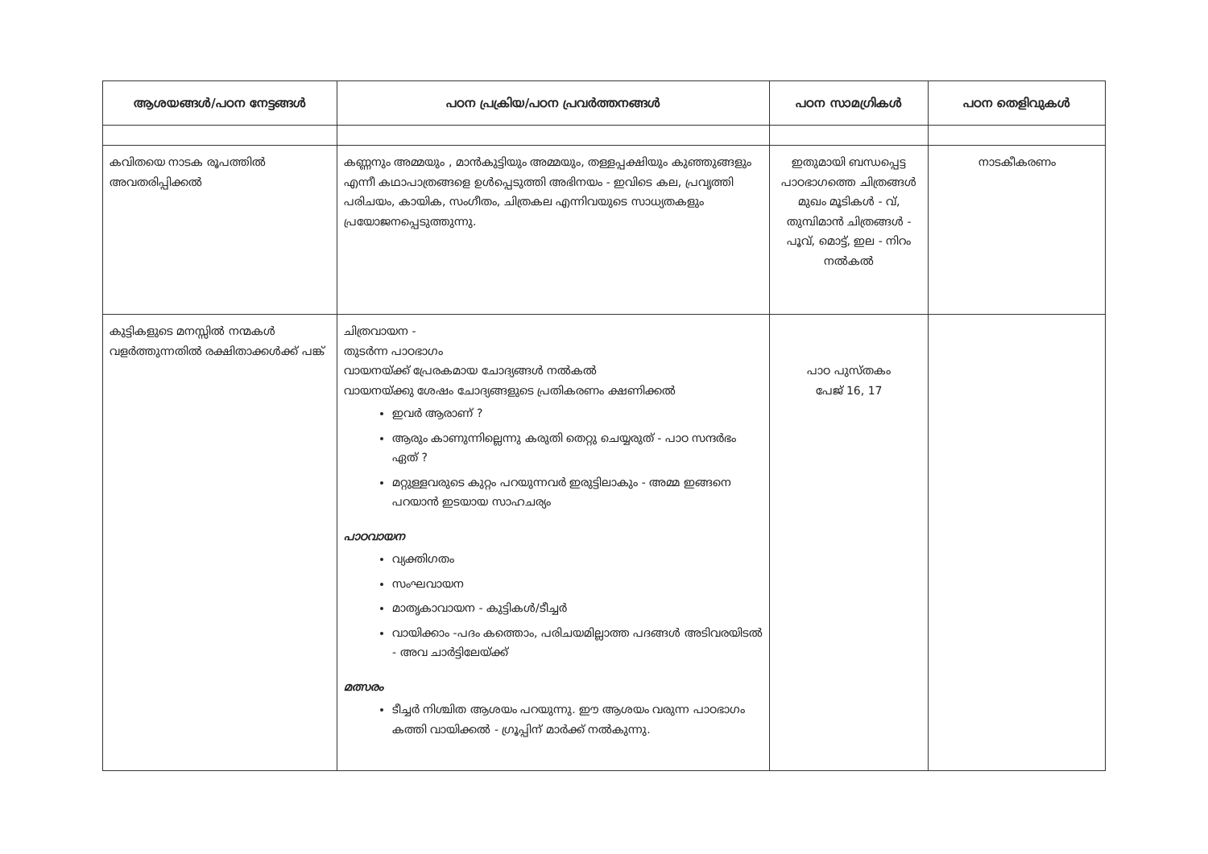| ആശയങ്ങൾ/പഠന നേട്ടങ്ങൾ | പഠന പ്രക്രിയ/പഠന പ്രവർത്തനങ്ങൾ | പഠന സാമഗ്രികൾ | പഠന തെളിവുകൾ |
| --- | --- | --- | --- |
| കവിതയെ നാടക രൂപത്തിൽ അവതരിപ്പിക്കൽ | കണ്ണനും അമ്മയും , മാൻകുട്ടിയും അമ്മയും, തള്ളപ്പക്ഷിയും കുഞ്ഞുങ്ങളും എന്നീ കഥാപാത്രങ്ങളെ ഉൾപ്പെടുത്തി അഭിനയം - ഇവിടെ കല, പ്രവൃത്തി പരിചയം, കായിക, സംഗീതം, ചിത്രകല എന്നിവയുടെ സാധ്യതകളും പ്രയോജനപ്പെടുത്തുന്നു. | ഇതുമായി ബന്ധപ്പെട്ട പാഠഭാഗത്തെ ചിത്രങ്ങൾ മുഖം മൂടികൾ - വ്, തുമ്പിമാൻ ചിത്രങ്ങൾ - പൂവ്, മൊട്ട്, ഇല - നിറം നൽകൽ | നാടകീകരണം |
| കുട്ടികളുടെ മനസ്സിൽ നന്മകൾ വളർത്തുന്നതിൽ രക്ഷിതാക്കൾക്ക് പങ്ക് | ചിത്രവായന - തുടർന്ന പാഠഭാഗം വായനയ്ക്ക് പ്രേരകമായ ചോദ്യങ്ങൾ നൽകൽ വായനയ്ക്കു ശേഷം ചോദ്യങ്ങളുടെ പ്രതികരണം ക്ഷണിക്കൽ ഇവർ ആരാണ് ? ആരും കാണുന്നില്ലെന്നു കരുതി തെറ്റു ചെയ്യരുത് - പാഠ സന്ദർഭം ഏത് ? മറ്റുള്ളവരുടെ കുറ്റം പറയുന്നവർ ഇരുട്ടിലാകും - അമ്മ ഇങ്ങനെ പറയാൻ ഇടയായ സാഹചര്യം പാഠവായന വ്യക്തിഗതം സംഘവായന മാതൃകാവായന - കുട്ടികൾ/ടീച്ചർ വായിക്കാം -പദം കത്തൊം, പരിചയമില്ലാത്ത പദങ്ങൾ അടിവരയിടൽ - അവ ചാർട്ടിലേയ്ക്ക് മത്സരം ടീച്ചർ നിശ്ചിത ആശയം പറയുന്നു. ഈ ആശയം വരുന്ന പാഠഭാഗം കത്തി വായിക്കൽ - ഗ്രൂപ്പിന് മാർക്ക് നൽകുന്നു. | പാഠ പുസ്തകം പേജ് 16, 17 | |